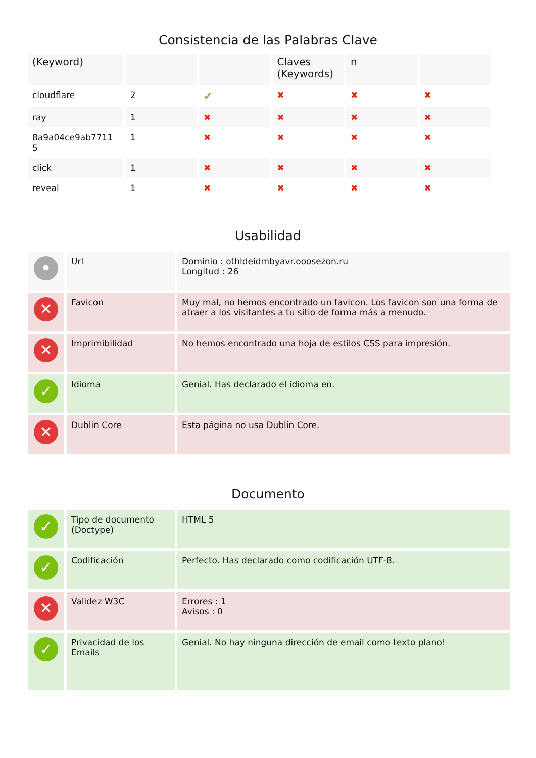Consistencia de las Palabras Clave
| (Keyword) | | | Claves (Keywords) | n | |
| --- | --- | --- | --- | --- | --- |
| cloudflare | 2 | ✔ | ✖ | ✖ | ✖ |
| ray | 1 | ✖ | ✖ | ✖ | ✖ |
| 8a9a04ce9ab7711 5 | 1 | ✖ | ✖ | ✖ | ✖ |
| click | 1 | ✖ | ✖ | ✖ | ✖ |
| reveal | 1 | ✖ | ✖ | ✖ | ✖ |
Usabilidad
| • | Url | Dominio : othldeidmbyavr.ooosezon.ru Longitud : 26 |
| ✕ | Favicon | Muy mal, no hemos encontrado un favicon. Los favicon son una forma de atraer a los visitantes a tu sitio de forma más a menudo. |
| ✕ | Imprimibilidad | No hemos encontrado una hoja de estilos CSS para impresión. |
| ✓ | Idioma | Genial. Has declarado el idioma en. |
| ✕ | Dublin Core | Esta página no usa Dublin Core. |
Documento
| ✓ | Tipo de documento (Doctype) | HTML 5 |
| ✓ | Codificación | Perfecto. Has declarado como codificación UTF-8. |
| ✕ | Validez W3C | Errores : 1 Avisos : 0 |
| ✓ | Privacidad de los Emails | Genial. No hay ninguna dirección de email como texto plano! |